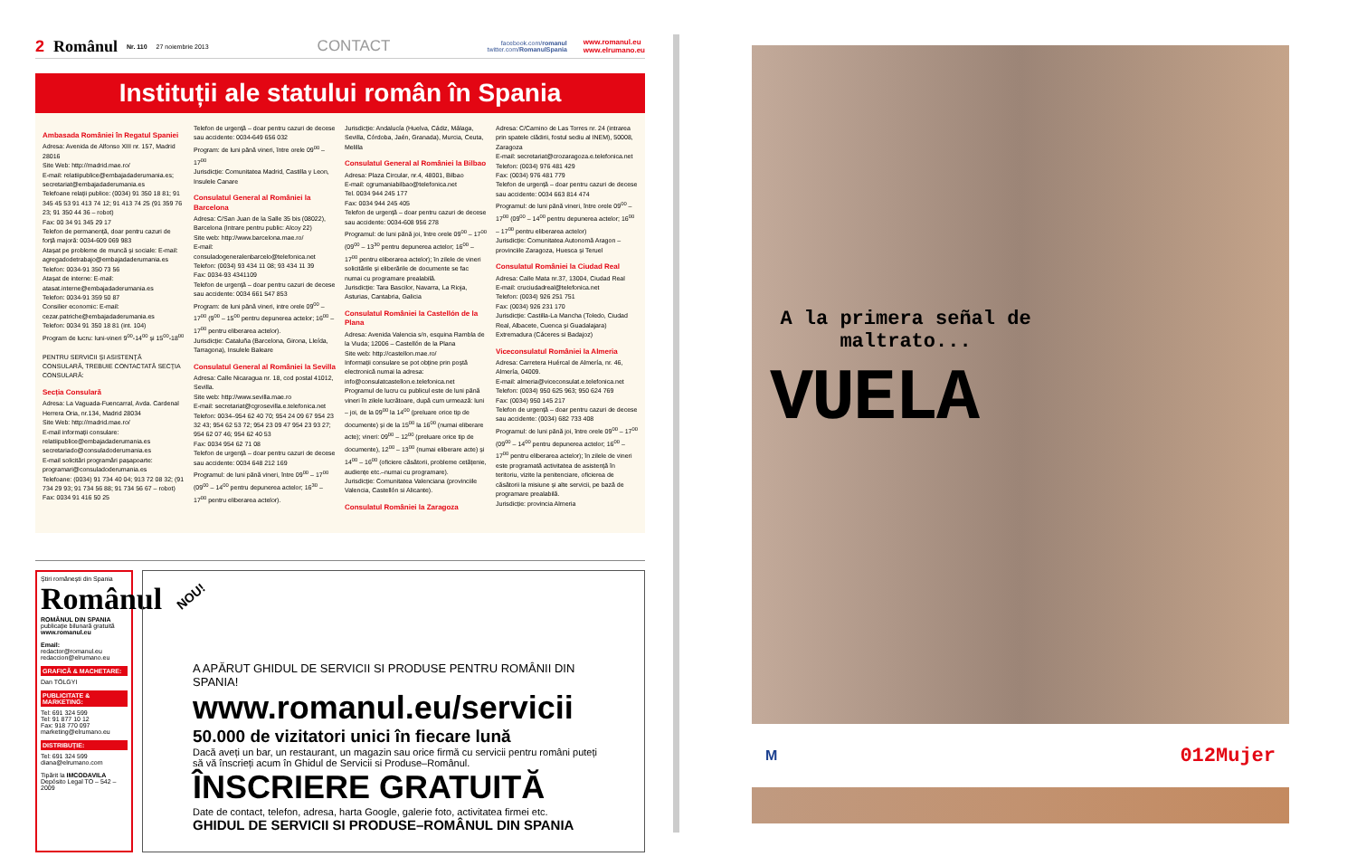2 Românul Nr. 110 27 noiembrie 2013 CONTACT facebook.com/romanul
twitter.com/RomanulSpania www.romanul.eu
www.elrumano.eu
Instituții ale statului român în Spania
Ambasada României în Regatul Spaniei
Adresa: Avenida de Alfonso XIII nr. 157, Madrid 28016
Site Web: http://madrid.mae.ro/
E-mail: relatiipublice@embajadaderumania.es; secretariat@embajadaderumania.es
Telefoane relații publice: (0034) 91 350 18 81; 91 345 45 53 91 413 74 12; 91 413 74 25 (91 359 76 23; 91 350 44 36 – robot)
Fax: 00 34 91 345 29 17
Telefon de permanență, doar pentru cazuri de forță majoră: 0034-609 069 983
Atașat pe probleme de muncă și sociale: E-mail: agregadodetrabajo@embajadaderumania.es
Telefon: 0034-91 350 73 56
Atașat de interne: E-mail: atasat.interne@embajadaderumania.es
Telefon: 0034-91 359 50 87
Consilier economic: E-mail: cezar.patriche@embajadaderumania.es
Telefon: 0034 91 350 18 81 (int. 104)
Program de lucru: luni-vineri 9<sup>00</sup>-14<sup>00</sup> și 15<sup>00</sup>-18<sup>00</sup>
PENTRU SERVICII ŞI ASISTENŢĂ CONSULARĂ, TREBUIE CONTACTATĂ SECŢIA CONSULARĂ:
Secția Consulară
Adresa: La Vaguada-Fuencarral, Avda. Cardenal Herrera Oria, nr.134, Madrid 28034
Site Web: http://madrid.mae.ro/
E-mail informații consulare: relatiipublice@embajadaderumania.es secretariado@consuladoderumania.es
E-mail solicitări programări pașapoarte: programari@consuladoderumania.es
Telefoane: (0034) 91 734 40 04; 913 72 08 32; (91 734 29 93; 91 734 56 88; 91 734 56 67 – robot)
Fax: 0034 91 416 50 25
Telefon de urgență – doar pentru cazuri de decese sau accidente: 0034-649 656 032
Program: de luni până vineri, între orele 09<sup>00</sup> – 17<sup>00</sup>
Jurisdicție: Comunitatea Madrid, Castilla y Leon, Insulele Canare
Consulatul General al României la Barcelona
Adresa: C/San Juan de la Salle 35 bis (08022), Barcelona (Intrare pentru public: Alcoy 22)
Site web: http://www.barcelona.mae.ro/
E-mail: consuladogeneralenbarcelo@telefonica.net
Telefon: (0034) 93 434 11 08; 93 434 11 39
Fax: 0034-93 4341109
Telefon de urgență – doar pentru cazuri de decese sau accidente: 0034 661 547 853
Program: de luni până vineri, intre orele 09<sup>00</sup> – 17<sup>00</sup> (9<sup>00</sup> – 15<sup>00</sup> pentru depunerea actelor; 16<sup>00</sup> – 17<sup>00</sup> pentru eliberarea actelor).
Jurisdicție: Cataluña (Barcelona, Girona, Lleída, Tarragona), Insulele Baleare
Consulatul General al României la Sevilla
Adresa: Calle Nicaragua nr. 18, cod postal 41012, Sevilla.
Site web: http://www.sevilla.mae.ro
E-mail: secretariat@cgrosevilla.e.telefonica.net
Telefon: 0034–954 62 40 70; 954 24 09 67 954 23 32 43; 954 62 53 72; 954 23 09 47 954 23 93 27; 954 62 07 46; 954 62 40 53
Fax: 0034 954 62 71 08
Telefon de urgență – doar pentru cazuri de decese sau accidente: 0034 648 212 169
Programul: de luni până vineri, între 09<sup>00</sup> – 17<sup>00</sup> (09<sup>00</sup> – 14<sup>00</sup> pentru depunerea actelor; 16<sup>30</sup> – 17<sup>00</sup> pentru eliberarea actelor).
Jurisdicție: Andalucía (Huelva, Cádiz, Málaga, Sevilla, Córdoba, Jaén, Granada), Murcia, Ceuta, Melilla
Consulatul General al României la Bilbao
Adresa: Plaza Circular, nr.4, 48001, Bilbao
E-mail: cgrumaniabilbao@telefonica.net
Tel. 0034 944 245 177
Fax: 0034 944 245 405
Telefon de urgență – doar pentru cazuri de decese sau accidente: 0034-608 956 278
Programul: de luni până joi, între orele 09<sup>00</sup> – 17<sup>00</sup> (09<sup>00</sup> – 13<sup>30</sup> pentru depunerea actelor; 16<sup>00</sup> – 17<sup>00</sup> pentru eliberarea actelor); în zilele de vineri solicitările și eliberările de documente se fac numai cu programare prealabilă.
Jurisdicție: Tara Bascilor, Navarra, La Rioja, Asturias, Cantabria, Galicia
Consulatul României la Castellón de la Plana
Adresa: Avenida Valencia s/n, esquina Rambla de la Viuda; 12006 – Castellón de la Plana
Site web: http://castellon.mae.ro/
Informații consulare se pot obține prin poștă electronică numai la adresa: info@consulatcastellon.e.telefonica.net
Programul de lucru cu publicul este de luni până vineri în zilele lucrătoare, după cum urmează: luni – joi, de la 09<sup>00</sup> la 14<sup>00</sup> (preluare orice tip de documente) și de la 15<sup>00</sup> la 16<sup>00</sup> (numai eliberare acte); vineri: 09<sup>00</sup> – 12<sup>00</sup> (preluare orice tip de documente), 12<sup>00</sup> – 13<sup>00</sup> (numai eliberare acte) și 14<sup>00</sup> – 16<sup>00</sup> (oficiere căsătorii, probleme cetățenie, audiențe etc.–numai cu programare).
Jurisdicție: Comunitatea Valenciana (provinciile Valencia, Castellón si Alicante).
Consulatul României la Zaragoza
Adresa: C/Camino de Las Torres nr. 24 (intrarea prin spatele clădirii, fostul sediu al INEM), 50008, Zaragoza
E-mail: secretariat@crozaragoza.e.telefonica.net
Telefon: (0034) 976 481 429
Fax: (0034) 976 481 779
Telefon de urgență – doar pentru cazuri de decese sau accidente: 0034 663 814 474
Programul: de luni până vineri, între orele 09<sup>00</sup> – 17<sup>00</sup> (09<sup>00</sup> – 14<sup>00</sup> pentru depunerea actelor; 16<sup>00</sup> – 17<sup>00</sup> pentru eliberarea actelor)
Jurisdicție: Comunitatea Autonomă Aragon – provinciile Zaragoza, Huesca și Teruel
Consulatul României la Ciudad Real
Adresa: Calle Mata nr.37, 13004, Ciudad Real
E-mail: cruciudadreal@telefonica.net
Telefon: (0034) 926 251 751
Fax: (0034) 926 231 170
Jurisdicție: Castilla-La Mancha (Toledo, Ciudad Real, Albacete, Cuenca și Guadalajara) Extremadura (Cáceres si Badajoz)
Viceconsulatul României la Almeria
Adresa: Carretera Huércal de Almería, nr. 46, Almería, 04009.
E-mail: almeria@viceconsulat.e.telefonica.net
Telefon: (0034) 950 625 963; 950 624 769
Fax: (0034) 950 145 217
Telefon de urgență – doar pentru cazuri de decese sau accidente: (0034) 682 733 408
Programul: de luni până joi, între orele 09<sup>00</sup> – 17<sup>00</sup> (09<sup>00</sup> – 14<sup>00</sup> pentru depunerea actelor; 16<sup>00</sup> – 17<sup>00</sup> pentru eliberarea actelor); în zilele de vineri este programată activitatea de asistență în teritoriu, vizite la penitenciare, oficierea de căsătorii la misiune și alte servicii, pe bază de programare prealabilă.
Jurisdicție: provincia Almeria
Știri românești din Spania
Românul
ROMÂNUL DIN SPANIA
publicație bilunară gratuită
www.romanul.eu
Email:
redactor@romanul.eu
redaccion@elrumano.eu
GRAFICĂ & MACHETARE:
Dan TÖLGYI
PUBLICITATE & MARKETING:
Tel: 691 324 599
Tel: 91 877 10 12
Fax: 918 770 097
marketing@elrumano.eu
DISTRIBUȚIE:
Tel: 691 324 599
diana@elrumano.com
Tipărit la IMCODAVILA
Depósito Legal TO – 542 – 2009
NOU!
A APĂRUT GHIDUL DE SERVICII SI PRODUSE PENTRU ROMÂNII DIN SPANIA!
www.romanul.eu/servicii
50.000 de vizitatori unici în fiecare lună
Dacă aveți un bar, un restaurant, un magazin sau orice firmă cu servicii pentru români puteți să vă înscrieți acum în Ghidul de Servicii si Produse–Românul.
ÎNSCRIERE GRATUITĂ
Date de contact, telefon, adresa, harta Google, galerie foto, activitatea firmei etc.
GHIDUL DE SERVICII SI PRODUSE–ROMÂNUL DIN SPANIA
A la primera señal de maltrato...
VUELA
M 012Mujer